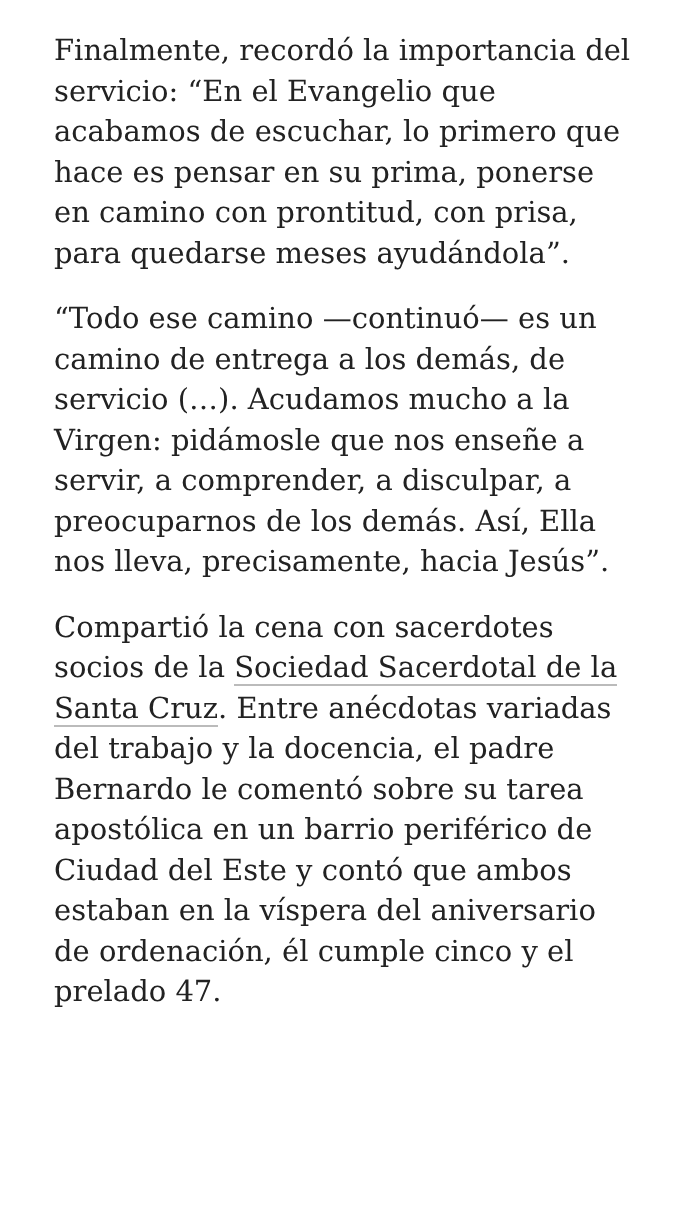Finalmente, recordó la importancia del servicio: “En el Evangelio que acabamos de escuchar, lo primero que hace es pensar en su prima, ponerse en camino con prontitud, con prisa, para quedarse meses ayudándola”.
“Todo ese camino —continuó— es un camino de entrega a los demás, de servicio (…). Acudamos mucho a la Virgen: pidámosle que nos enseñe a servir, a comprender, a disculpar, a preocuparnos de los demás. Así, Ella nos lleva, precisamente, hacia Jesús”.
Compartió la cena con sacerdotes socios de la Sociedad Sacerdotal de la Santa Cruz. Entre anécdotas variadas del trabajo y la docencia, el padre Bernardo le comentó sobre su tarea apostólica en un barrio periférico de Ciudad del Este y contó que ambos estaban en la víspera del aniversario de ordenación, él cumple cinco y el prelado 47.